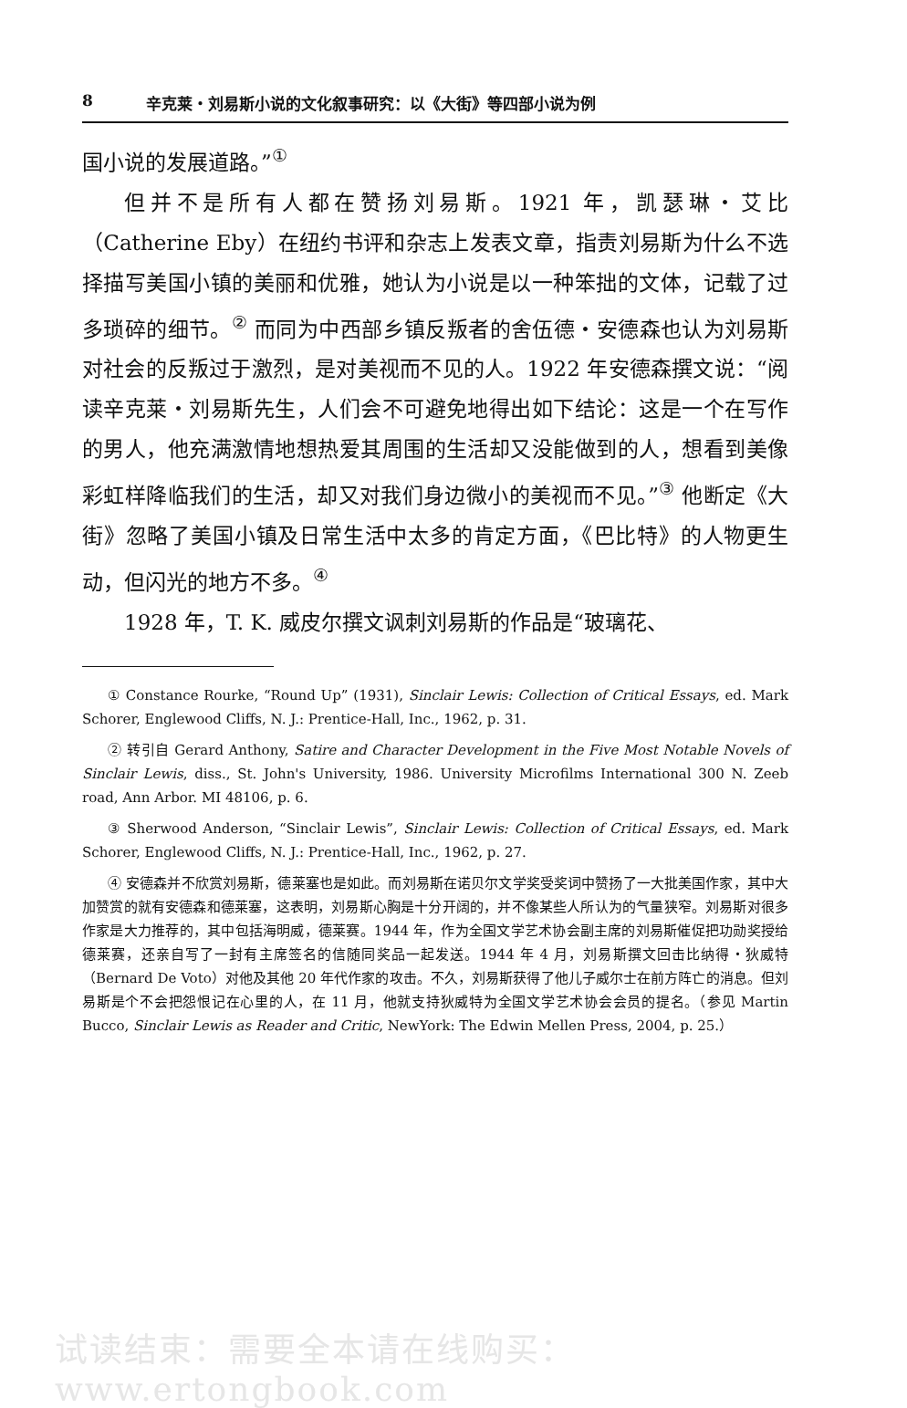8 辛克莱・刘易斯小说的文化叙事研究：以《大街》等四部小说为例
国小说的发展道路。”<sup>①</sup>
但并不是所有人都在赞扬刘易斯。1921 年，凯瑟琳・艾比（Catherine Eby）在纽约书评和杂志上发表文章，指责刘易斯为什么不选择描写美国小镇的美丽和优雅，她认为小说是以一种笨拙的文体，记载了过多琐碎的细节。<sup>②</sup> 而同为中西部乡镇反叛者的舍伍德・安德森也认为刘易斯对社会的反叛过于激烈，是对美视而不见的人。1922 年安德森撰文说：“阅读辛克莱・刘易斯先生，人们会不可避免地得出如下结论：这是一个在写作的男人，他充满激情地想热爱其周围的生活却又没能做到的人，想看到美像彩虹样降临我们的生活，却又对我们身边微小的美视而不见。”<sup>③</sup> 他断定《大街》忽略了美国小镇及日常生活中太多的肯定方面，《巴比特》的人物更生动，但闪光的地方不多。<sup>④</sup>
1928 年，T. K. 威皮尔撰文讽刺刘易斯的作品是“玻璃花、
① Constance Rourke, “Round Up” (1931), Sinclair Lewis: Collection of Critical Essays, ed. Mark Schorer, Englewood Cliffs, N. J.: Prentice-Hall, Inc., 1962, p. 31.
② 转引自 Gerard Anthony, Satire and Character Development in the Five Most Notable Novels of Sinclair Lewis, diss., St. John's University, 1986. University Microfilms International 300 N. Zeeb road, Ann Arbor. MI 48106, p. 6.
③ Sherwood Anderson, “Sinclair Lewis”, Sinclair Lewis: Collection of Critical Essays, ed. Mark Schorer, Englewood Cliffs, N. J.: Prentice-Hall, Inc., 1962, p. 27.
④ 安德森并不欣赏刘易斯，德莱塞也是如此。而刘易斯在诺贝尔文学奖受奖词中赞扬了一大批美国作家，其中大加赞赏的就有安德森和德莱塞，这表明，刘易斯心胸是十分开阔的，并不像某些人所认为的气量狭窄。刘易斯对很多作家是大力推荐的，其中包括海明威，德莱赛。1944 年，作为全国文学艺术协会副主席的刘易斯催促把功勋奖授给德莱赛，还亲自写了一封有主席签名的信随同奖品一起发送。1944 年 4 月，刘易斯撰文回击比纳得・狄威特（Bernard De Voto）对他及其他 20 年代作家的攻击。不久，刘易斯获得了他儿子威尔士在前方阵亡的消息。但刘易斯是个不会把怨恨记在心里的人，在 11 月，他就支持狄威特为全国文学艺术协会会员的提名。（参见 Martin Bucco, Sinclair Lewis as Reader and Critic, NewYork: The Edwin Mellen Press, 2004, p. 25.）
试读结束：需要全本请在线购买： www.ertongbook.com